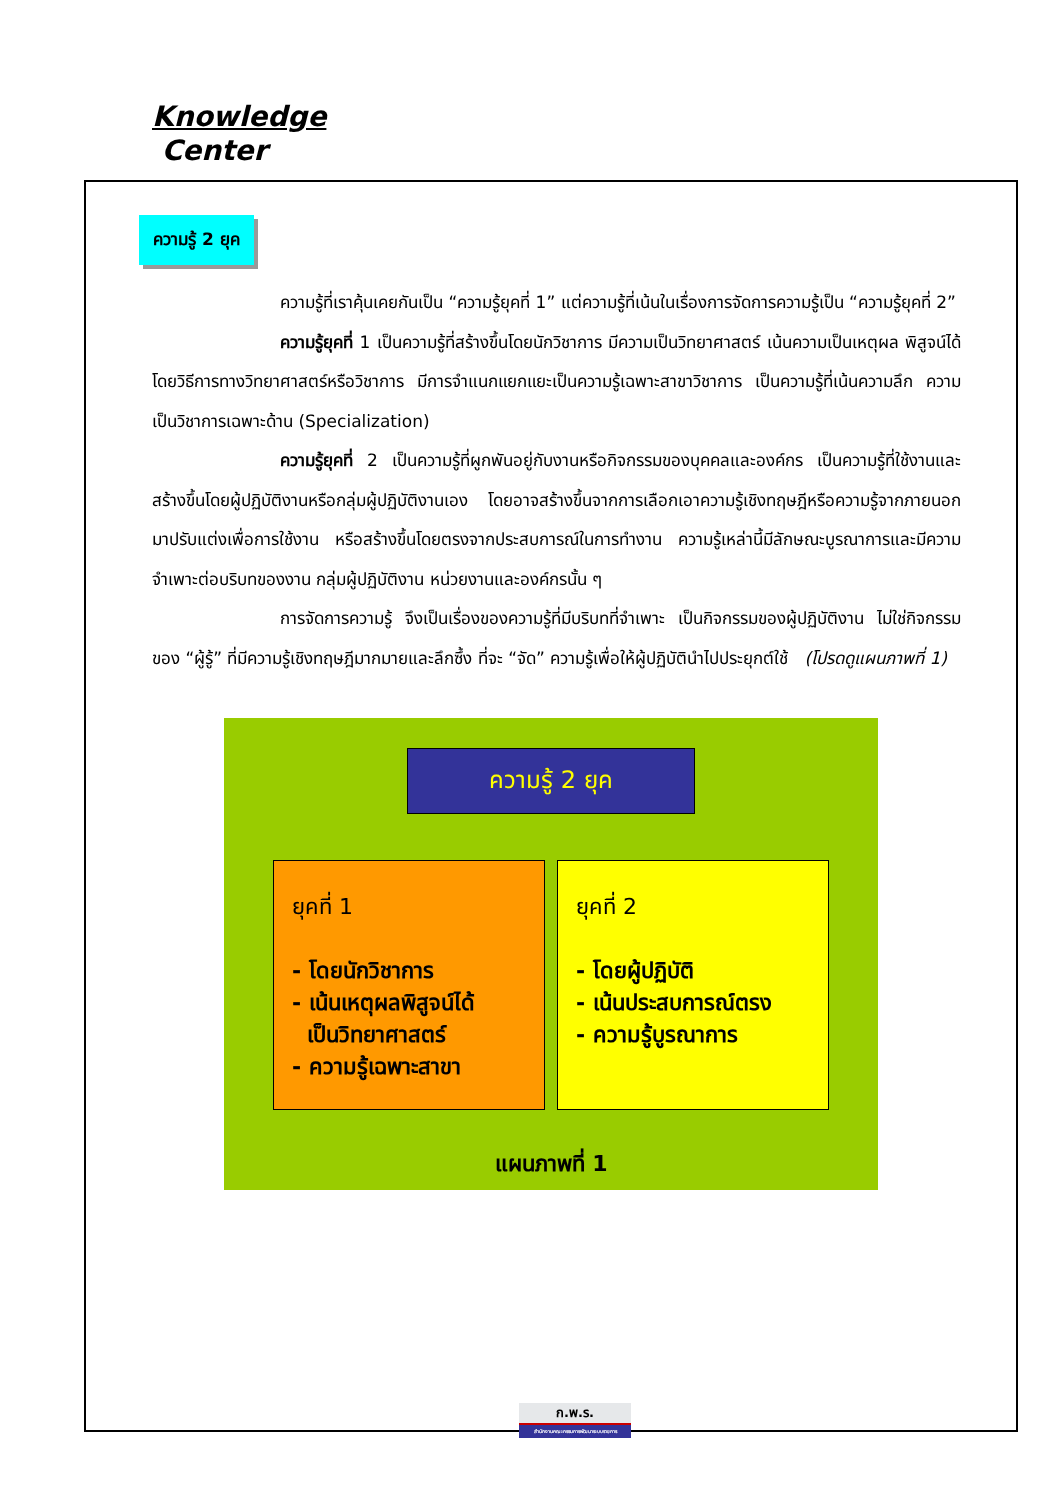Knowledge
Center
ความรู้ 2 ยุค
ความรู้ที่เราคุ้นเคยกันเป็น “ความรู้ยุคที่ 1” แต่ความรู้ที่เน้นในเรื่องการจัดการความรู้เป็น “ความรู้ยุคที่ 2”
ความรู้ยุคที่ 1 เป็นความรู้ที่สร้างขึ้นโดยนักวิชาการ มีความเป็นวิทยาศาสตร์ เน้นความเป็นเหตุผล พิสูจน์ได้โดยวิธีการทางวิทยาศาสตร์หรือวิชาการ มีการจำแนกแยกแยะเป็นความรู้เฉพาะสาขาวิชาการ เป็นความรู้ที่เน้นความลึก ความเป็นวิชาการเฉพาะด้าน (Specialization)
ความรู้ยุคที่ 2 เป็นความรู้ที่ผูกพันอยู่กับงานหรือกิจกรรมของบุคคลและองค์กร เป็นความรู้ที่ใช้งานและสร้างขึ้นโดยผู้ปฏิบัติงานหรือกลุ่มผู้ปฏิบัติงานเอง โดยอาจสร้างขึ้นจากการเลือกเอาความรู้เชิงทฤษฎีหรือความรู้จากภายนอกมาปรับแต่งเพื่อการใช้งาน หรือสร้างขึ้นโดยตรงจากประสบการณ์ในการทำงาน ความรู้เหล่านี้มีลักษณะบูรณาการและมีความจำเพาะต่อบริบทของงาน กลุ่มผู้ปฏิบัติงาน หน่วยงานและองค์กรนั้น ๆ
การจัดการความรู้ จึงเป็นเรื่องของความรู้ที่มีบริบทที่จำเพาะ เป็นกิจกรรมของผู้ปฏิบัติงาน ไม่ใช่กิจกรรมของ “ผู้รู้” ที่มีความรู้เชิงทฤษฎีมากมายและลึกซึ้ง ที่จะ “จัด” ความรู้เพื่อให้ผู้ปฏิบัตินำไปประยุกต์ใช้ (โปรดดูแผนภาพที่ 1)
ความรู้ 2 ยุค
ยุคที่ 1
- โดยนักวิชาการ
- เน้นเหตุผลพิสูจน์ได้
เป็นวิทยาศาสตร์
- ความรู้เฉพาะสาขา
ยุคที่ 2
- โดยผู้ปฏิบัติ
- เน้นประสบการณ์ตรง
- ความรู้บูรณาการ
แผนภาพที่ 1
ก.พ.ร.
สำนักงานคณะกรรมการพัฒนาระบบราชการ